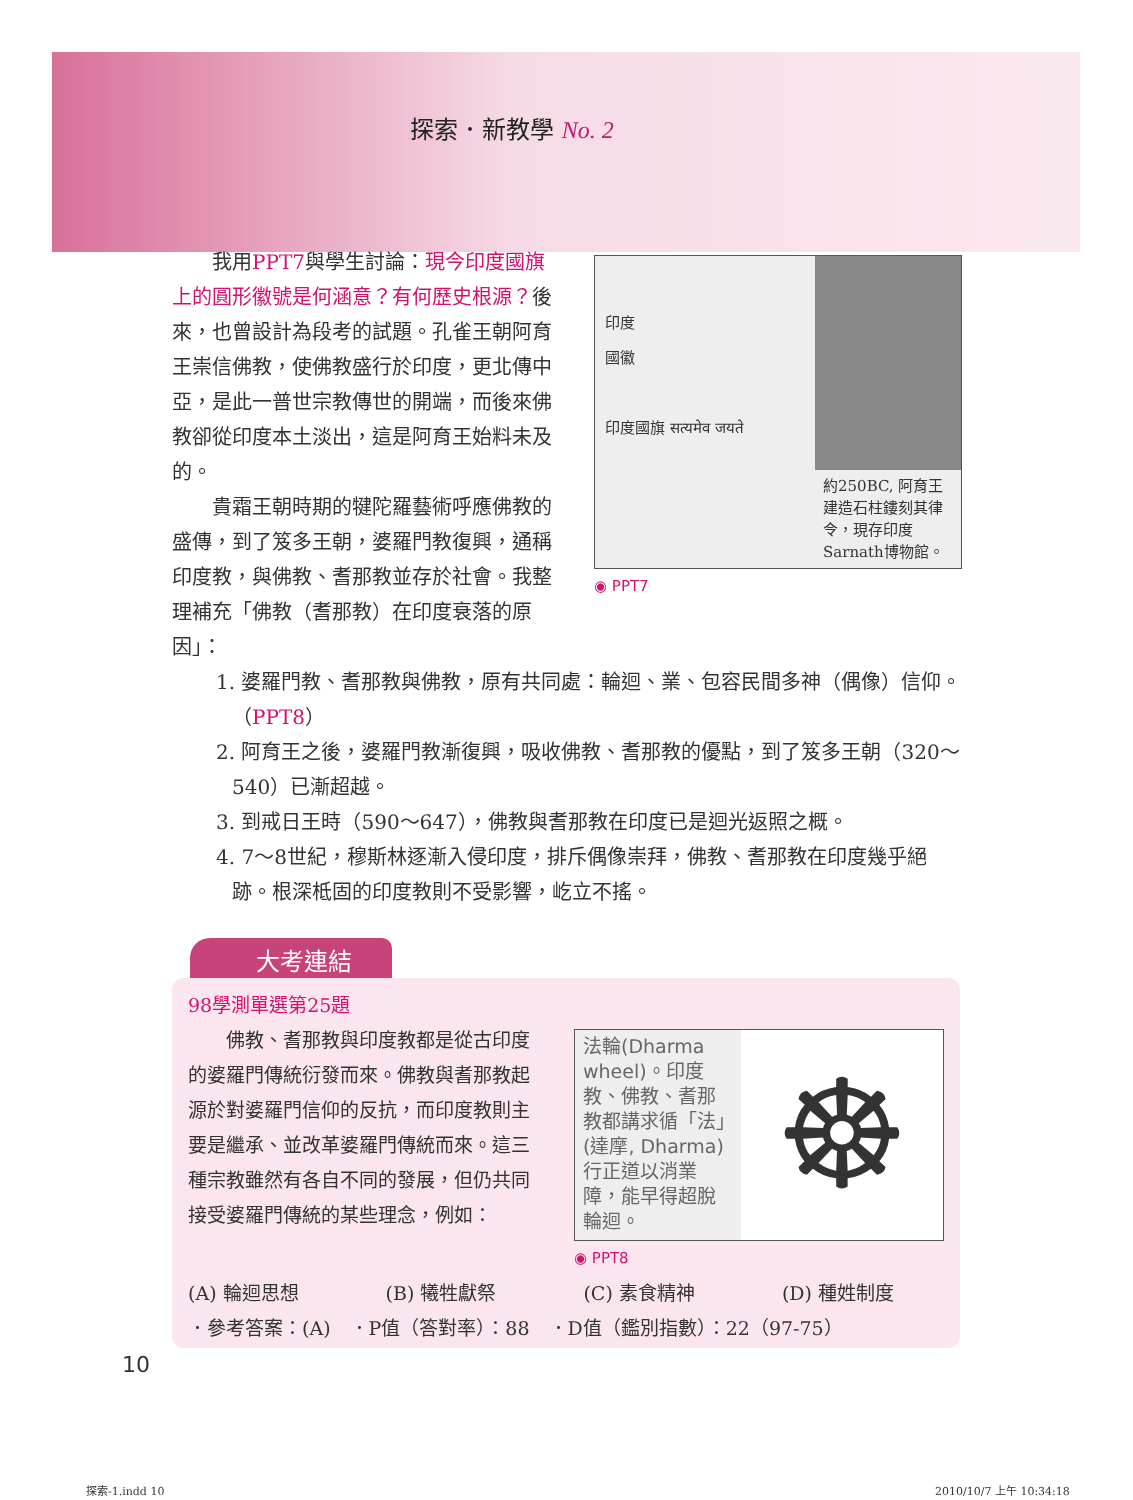探索．新教學 No. 2
我用PPT7與學生討論：現今印度國旗上的圓形徽號是何涵意？有何歷史根源？後來，也曾設計為段考的試題。孔雀王朝阿育王崇信佛教，使佛教盛行於印度，更北傳中亞，是此一普世宗教傳世的開端，而後來佛教卻從印度本土淡出，這是阿育王始料未及的。
貴霜王朝時期的犍陀羅藝術呼應佛教的盛傳，到了笈多王朝，婆羅門教復興，通稱印度教，與佛教、耆那教並存於社會。我整理補充「佛教（耆那教）在印度衰落的原因」：
印度
國徽
印度國旗 सत्यमेव जयते
約250BC, 阿育王建造石柱鏤刻其律令，現存印度Sarnath博物館。
◉ PPT7
1. 婆羅門教、耆那教與佛教，原有共同處：輪迴、業、包容民間多神（偶像）信仰。（PPT8）
2. 阿育王之後，婆羅門教漸復興，吸收佛教、耆那教的優點，到了笈多王朝（320～540）已漸超越。
3. 到戒日王時（590～647），佛教與耆那教在印度已是迴光返照之概。
4. 7～8世紀，穆斯林逐漸入侵印度，排斥偶像崇拜，佛教、耆那教在印度幾乎絕跡。根深柢固的印度教則不受影響，屹立不搖。
大考連結
98學測單選第25題
佛教、耆那教與印度教都是從古印度的婆羅門傳統衍發而來。佛教與耆那教起源於對婆羅門信仰的反抗，而印度教則主要是繼承、並改革婆羅門傳統而來。這三種宗教雖然有各自不同的發展，但仍共同接受婆羅門傳統的某些理念，例如：
法輪(Dharma wheel)。印度教、佛教、耆那教都講求循「法」(達摩, Dharma)行正道以消業障，能早得超脫輪迴。
☸
◉ PPT8
(A) 輪迴思想 (B) 犧牲獻祭 (C) 素食精神 (D) 種姓制度
．參考答案：(A)　．P值（答對率）：88　．D值（鑑別指數）：22（97-75）
10
探索-1.indd 10 2010/10/7 上午 10:34:18